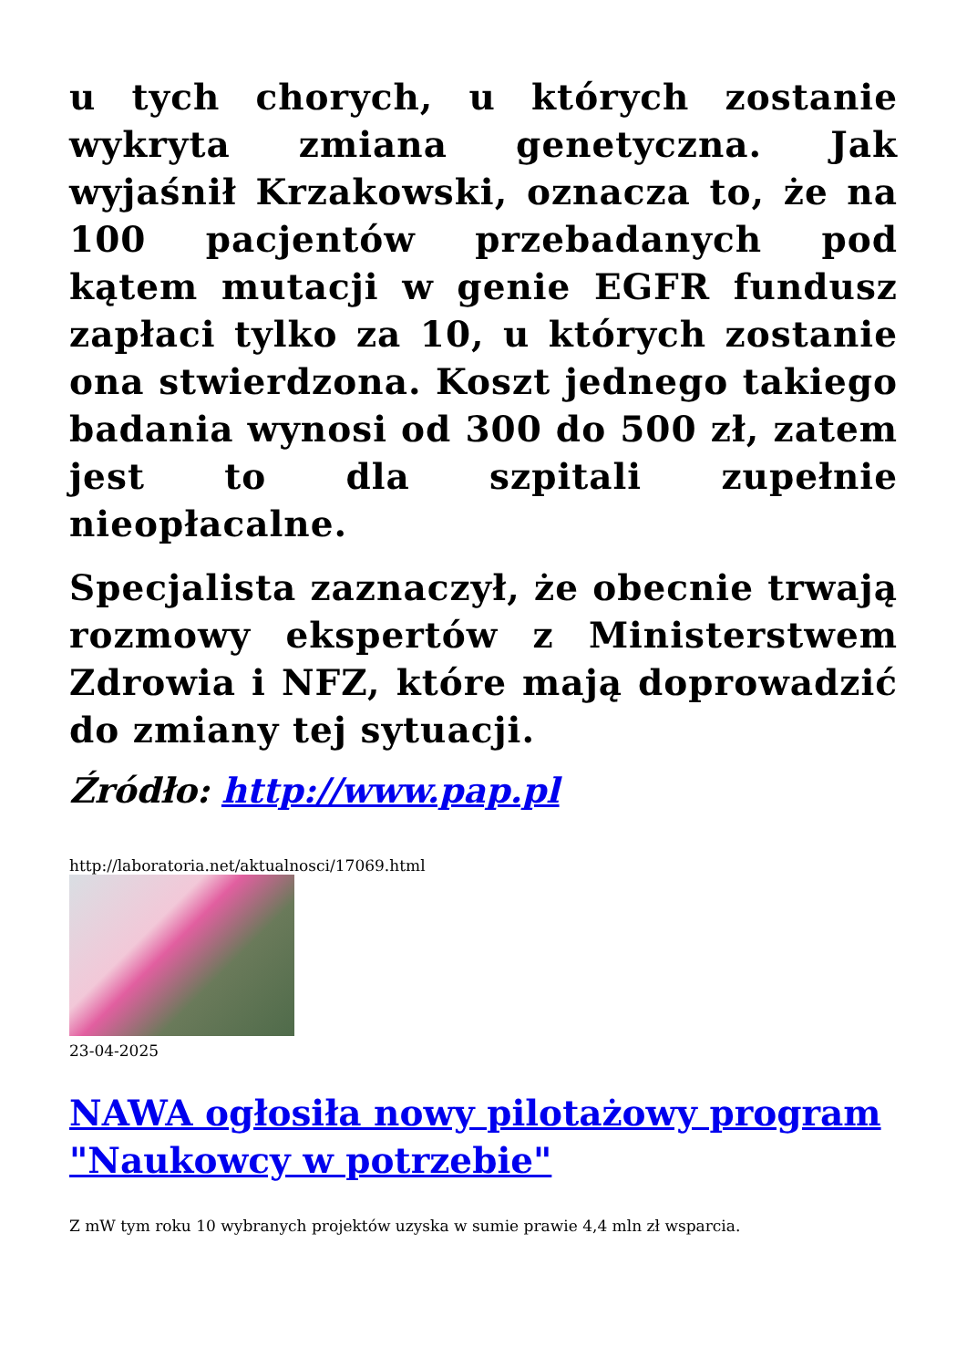u tych chorych, u których zostanie wykryta zmiana genetyczna. Jak wyjaśnił Krzakowski, oznacza to, że na 100 pacjentów przebadanych pod kątem mutacji w genie EGFR fundusz zapłaci tylko za 10, u których zostanie ona stwierdzona. Koszt jednego takiego badania wynosi od 300 do 500 zł, zatem jest to dla szpitali zupełnie nieopłacalne.
Specjalista zaznaczył, że obecnie trwają rozmowy ekspertów z Ministerstwem Zdrowia i NFZ, które mają doprowadzić do zmiany tej sytuacji.
Źródło: http://www.pap.pl
http://laboratoria.net/aktualnosci/17069.html
23-04-2025
NAWA ogłosiła nowy pilotażowy program "Naukowcy w potrzebie"
Z mW tym roku 10 wybranych projektów uzyska w sumie prawie 4,4 mln zł wsparcia.